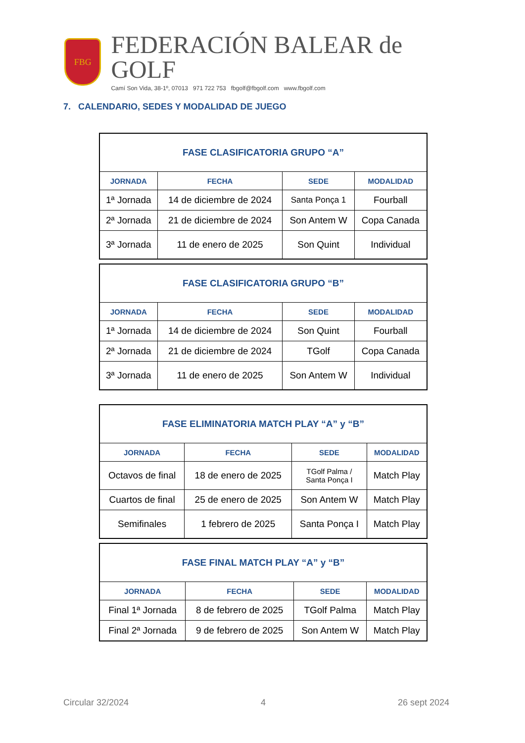FBG
FEDERACIÓN BALEAR de GOLF
Camí Son Vida, 38-1º, 07013 971 722 753 fbgolf@fbgolf.com www.fbgolf.com
7. CALENDARIO, SEDES Y MODALIDAD DE JUEGO
| FASE CLASIFICATORIA GRUPO “A” | | | |
| --- | --- | --- | --- |
| JORNADA | FECHA | SEDE | MODALIDAD |
| 1ª Jornada | 14 de diciembre de 2024 | Santa Ponça 1 | Fourball |
| 2ª Jornada | 21 de diciembre de 2024 | Son Antem W | Copa Canada |
| 3ª Jornada | 11 de enero de 2025 | Son Quint | Individual |
| FASE CLASIFICATORIA GRUPO “B” | | | |
| --- | --- | --- | --- |
| JORNADA | FECHA | SEDE | MODALIDAD |
| 1ª Jornada | 14 de diciembre de 2024 | Son Quint | Fourball |
| 2ª Jornada | 21 de diciembre de 2024 | TGolf | Copa Canada |
| 3ª Jornada | 11 de enero de 2025 | Son Antem W | Individual |
| FASE ELIMINATORIA MATCH PLAY “A” y “B” | | | |
| --- | --- | --- | --- |
| JORNADA | FECHA | SEDE | MODALIDAD |
| Octavos de final | 18 de enero de 2025 | TGolf Palma / Santa Ponça I | Match Play |
| Cuartos de final | 25 de enero de 2025 | Son Antem W | Match Play |
| Semifinales | 1 febrero de 2025 | Santa Ponça I | Match Play |
| FASE FINAL MATCH PLAY “A” y “B” | | | |
| --- | --- | --- | --- |
| JORNADA | FECHA | SEDE | MODALIDAD |
| Final 1ª Jornada | 8 de febrero de 2025 | TGolf Palma | Match Play |
| Final 2ª Jornada | 9 de febrero de 2025 | Son Antem W | Match Play |
Circular 32/2024 4 26 sept 2024